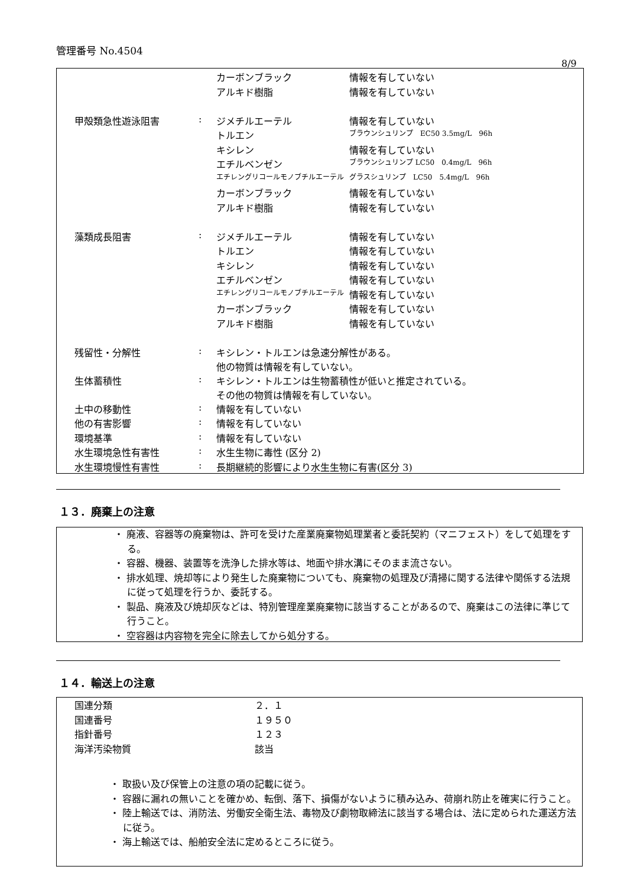管理番号 No.4504
8/9
| | | カーボンブラック | 情報を有していない |
| | | アルキド樹脂 | 情報を有していない |
| 甲殻類急性遊泳阻害 | : | ジメチルエーテル | 情報を有していない |
| | | トルエン | ブラウンシュリンプ EC50 3.5mg/L 96h |
| | | キシレン | 情報を有していない |
| | | エチルベンゼン | ブラウンシュリンプ LC50 0.4mg/L 96h |
| | | エチレングリコールモノブチルエーテル | グラスシュリンプ LC50 5.4mg/L 96h |
| | | カーボンブラック | 情報を有していない |
| | | アルキド樹脂 | 情報を有していない |
| 藻類成長阻害 | : | ジメチルエーテル | 情報を有していない |
| | | トルエン | 情報を有していない |
| | | キシレン | 情報を有していない |
| | | エチルベンゼン | 情報を有していない |
| | | エチレングリコールモノブチルエーテル | 情報を有していない |
| | | カーボンブラック | 情報を有していない |
| | | アルキド樹脂 | 情報を有していない |
| 残留性・分解性 | : | キシレン・トルエンは急速分解性がある。 他の物質は情報を有していない。 | |
| 生体蓄積性 | : | キシレン・トルエンは生物蓄積性が低いと推定されている。 その他の物質は情報を有していない。 | |
| 土中の移動性 | : | 情報を有していない | |
| 他の有害影響 | : | 情報を有していない | |
| 環境基準 | : | 情報を有していない | |
| 水生環境急性有害性 | : | 水生生物に毒性 (区分 2) | |
| 水生環境慢性有害性 | : | 長期継続的影響により水生生物に有害(区分 3) | |
１３．廃棄上の注意
・ 廃液、容器等の廃棄物は、許可を受けた産業廃棄物処理業者と委託契約（マニフェスト）をして処理をする。
・ 容器、機器、装置等を洗浄した排水等は、地面や排水溝にそのまま流さない。
・ 排水処理、焼却等により発生した廃棄物についても、廃棄物の処理及び清掃に関する法律や関係する法規に従って処理を行うか、委託する。
・ 製品、廃液及び焼却灰などは、特別管理産業廃棄物に該当することがあるので、廃棄はこの法律に準じて行うこと。
・ 空容器は内容物を完全に除去してから処分する。
１４．輸送上の注意
| 国連分類 | ２．１ |
| 国連番号 | １９５０ |
| 指針番号 | １２３ |
| 海洋汚染物質 | 該当 |
・ 取扱い及び保管上の注意の項の記載に従う。
・ 容器に漏れの無いことを確かめ、転倒、落下、損傷がないように積み込み、荷崩れ防止を確実に行うこと。
・ 陸上輸送では、消防法、労働安全衛生法、毒物及び劇物取締法に該当する場合は、法に定められた運送方法に従う。
・ 海上輸送では、船舶安全法に定めるところに従う。